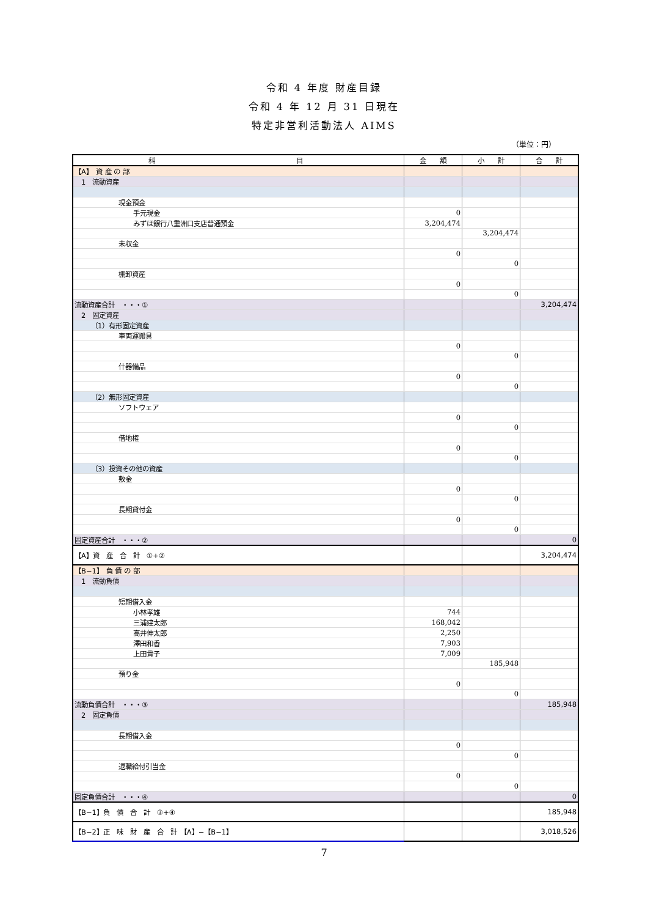令和 4 年度 財産目録
令和 4 年 12 月 31 日現在
特定非営利活動法人 AIMS
（単位：円）
| 科 目 | 金 額 | 小 計 | 合 計 |
| --- | --- | --- | --- |
| 【A】 資 産 の 部 | | | |
| 1 流動資産 | | | |
| 現金預金 | | | |
| 手元現金 | 0 | | |
| みずほ銀行八重洲口支店普通預金 | 3,204,474 | | |
| | | 3,204,474 | |
| 未収金 | | | |
| | 0 | | |
| | | 0 | |
| 棚卸資産 | | | |
| | 0 | | |
| | | 0 | |
| 流動資産合計 ・・・① | | | 3,204,474 |
| 2 固定資産 | | | |
| （1）有形固定資産 | | | |
| 車両運搬具 | | | |
| | 0 | | |
| | | 0 | |
| 什器備品 | | | |
| | 0 | | |
| | | 0 | |
| （2）無形固定資産 | | | |
| ソフトウェア | | | |
| | 0 | | |
| | | 0 | |
| 借地権 | | | |
| | 0 | | |
| | | 0 | |
| （3）投資その他の資産 | | | |
| 敷金 | | | |
| | 0 | | |
| | | 0 | |
| 長期貸付金 | | | |
| | 0 | | |
| | | 0 | |
| 固定資産合計 ・・・② | | | 0 |
| 【A】資 産 合 計 ①+② | | | 3,204,474 |
| 【B−1】 負 債 の 部 | | | |
| 1 流動負債 | | | |
| 短期借入金 | | | |
| 小林孝雄 | 744 | | |
| 三浦建太郎 | 168,042 | | |
| 高井伸太郎 | 2,250 | | |
| 澤田和香 | 7,903 | | |
| 上田貴子 | 7,009 | | |
| | | 185,948 | |
| 預り金 | | | |
| | 0 | | |
| | | 0 | |
| 流動負債合計 ・・・③ | | | 185,948 |
| 2 固定負債 | | | |
| 長期借入金 | | | |
| | 0 | | |
| | | 0 | |
| 退職給付引当金 | | | |
| | 0 | | |
| | | 0 | |
| 固定負債合計 ・・・④ | | | 0 |
| 【B−1】負 債 合 計 ③+④ | | | 185,948 |
| 【B−2】正 味 財 産 合 計 【A】−【B−1】 | | | 3,018,526 |
7